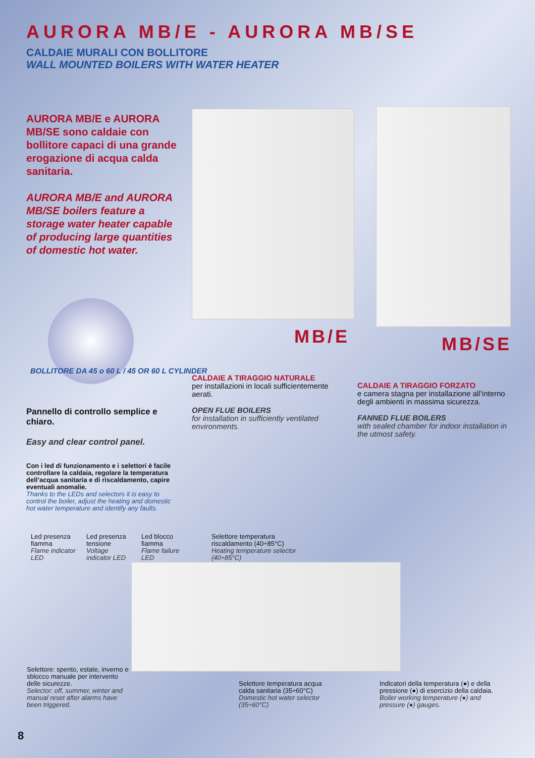AURORA MB/E - AURORA MB/SE
CALDAIE MURALI CON BOLLITORE
WALL MOUNTED BOILERS WITH WATER HEATER
AURORA MB/E e AURORA MB/SE sono caldaie con bollitore capaci di una grande erogazione di acqua calda sanitaria.
AURORA MB/E and AURORA MB/SE boilers feature a storage water heater capable of producing large quantities of domestic hot water.
MB/E MB/SE
BOLLITORE DA 45 o 60 L / 45 OR 60 L CYLINDER
CALDAIE A TIRAGGIO NATURALE
per installazioni in locali sufficientemente aerati.
OPEN FLUE BOILERS
for installation in sufficiently ventilated environments.
CALDAIE A TIRAGGIO FORZATO
e camera stagna per installazione all’interno degli ambienti in massima sicurezza.
FANNED FLUE BOILERS
with sealed chamber for indoor installation in the utmost safety.
Pannello di controllo semplice e chiaro.
Easy and clear control panel.
Con i led di funzionamento e i selettori è facile controllare la caldaia, regolare la temperatura dell’acqua sanitaria e di riscaldamento, capire eventuali anomalie.
Thanks to the LEDs and selectors it is easy to control the boiler, adjust the heating and domestic hot water temperature and identify any faults.
Led presenza fiamma
Flame indicator LED
Led presenza tensione
Voltage indicator LED
Led blocco fiamma
Flame failure LED
Selettore temperatura riscaldamento (40÷85°C)
Heating temperature selector (40÷85°C)
Selettore: spento, estate, inverno e sblocco manuale per intervento delle sicurezze.
Selector: off, summer, winter and manual reset after alarms have been triggered.
Selettore temperatura acqua calda sanitaria (35÷60°C)
Domestic hot water selector (35÷60°C)
Indicatori della temperatura (●) e della pressione (●) di esercizio della caldaia.
Boiler working temperature (●) and pressure (●) gauges.
8